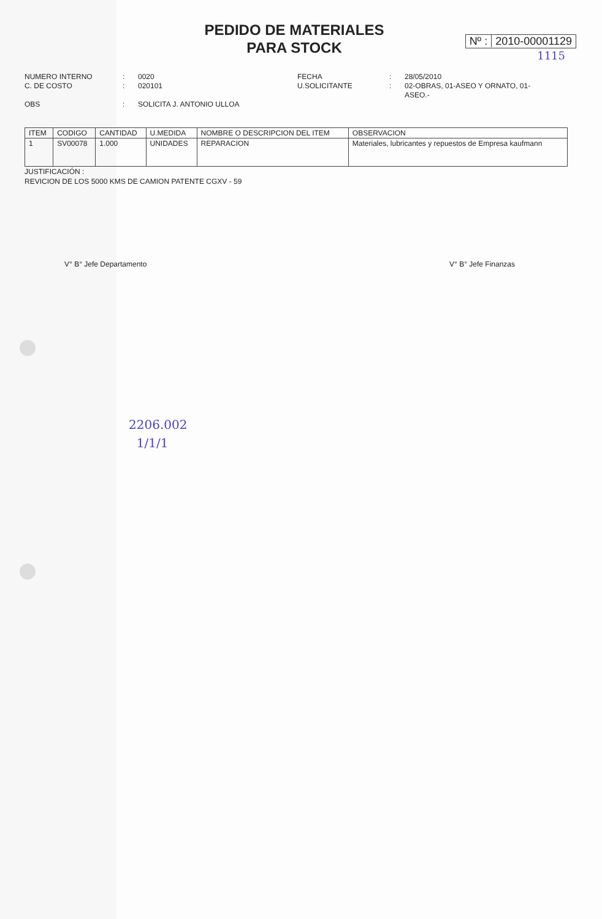PEDIDO DE MATERIALES
PARA STOCK
Nº : 2010-00001129
1115
NUMERO INTERNO
C. DE COSTO
OBS
:
:
:
0020
020101
SOLICITA J. ANTONIO ULLOA
FECHA
U.SOLICITANTE
:
:
28/05/2010
02-OBRAS, 01-ASEO Y ORNATO, 01-ASEO.-
| ITEM | CODIGO | CANTIDAD | U.MEDIDA | NOMBRE O DESCRIPCION DEL ITEM | OBSERVACION |
| --- | --- | --- | --- | --- | --- |
| 1 | SV00078 | 1.000 | UNIDADES | REPARACION | Materiales, lubricantes y repuestos de Empresa kaufmann |
JUSTIFICACIÓN :
REVICION DE LOS 5000 KMS DE CAMION PATENTE CGXV - 59
V° B° Jefe Departamento V° B° Jefe Finanzas
2206.002
1/1/1